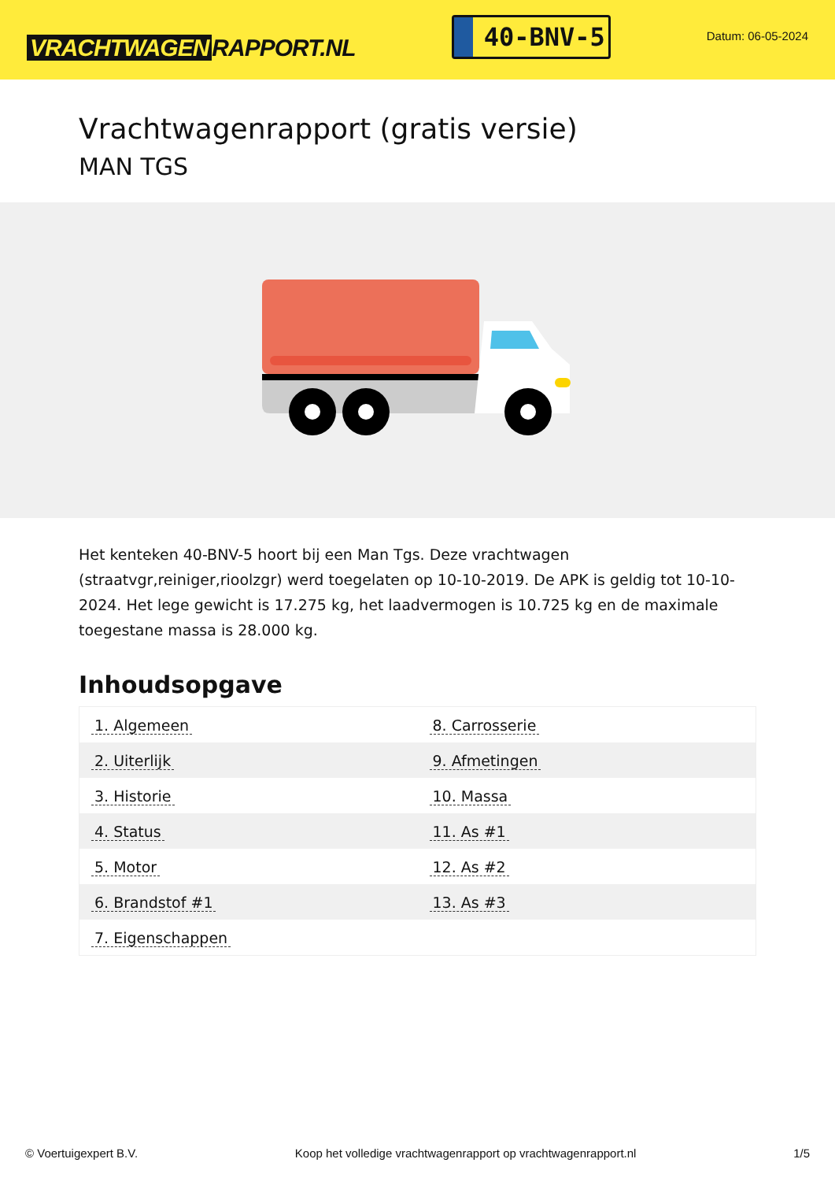VRACHTWAGEN RAPPORT.NL
40-BNV-5
Datum: 06-05-2024
Vrachtwagenrapport (gratis versie)
MAN TGS
Het kenteken 40-BNV-5 hoort bij een Man Tgs. Deze vrachtwagen (straatvgr,reiniger,rioolzgr) werd toegelaten op 10-10-2019. De APK is geldig tot 10-10-2024. Het lege gewicht is 17.275 kg, het laadvermogen is 10.725 kg en de maximale toegestane massa is 28.000 kg.
Inhoudsopgave
| 1. Algemeen | 8. Carrosserie |
| 2. Uiterlijk | 9. Afmetingen |
| 3. Historie | 10. Massa |
| 4. Status | 11. As #1 |
| 5. Motor | 12. As #2 |
| 6. Brandstof #1 | 13. As #3 |
| 7. Eigenschappen | |
© Voertuigexpert B.V. Koop het volledige vrachtwagenrapport op vrachtwagenrapport.nl 1/5